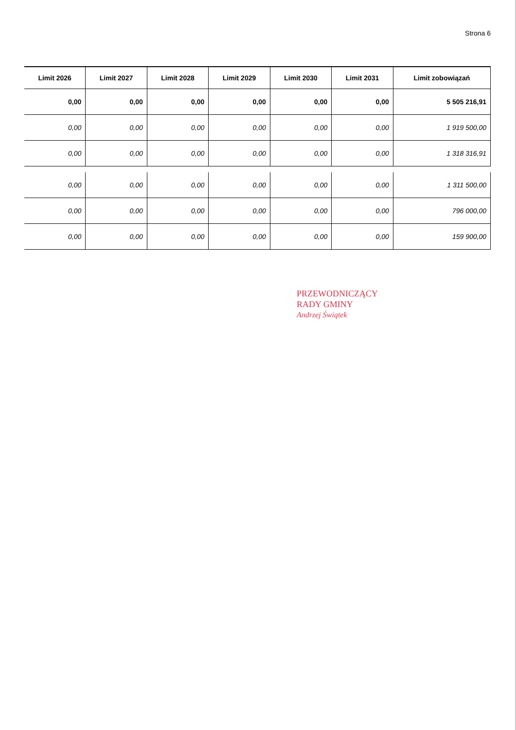Strona 6
| Limit 2026 | Limit 2027 | Limit 2028 | Limit 2029 | Limit 2030 | Limit 2031 | Limit zobowiązań |
| --- | --- | --- | --- | --- | --- | --- |
| 0,00 | 0,00 | 0,00 | 0,00 | 0,00 | 0,00 | 5 505 216,91 |
| 0,00 | 0,00 | 0,00 | 0,00 | 0,00 | 0,00 | 1 919 500,00 |
| 0,00 | 0,00 | 0,00 | 0,00 | 0,00 | 0,00 | 1 318 316,91 |
| 0,00 | 0,00 | 0,00 | 0,00 | 0,00 | 0,00 | 1 311 500,00 |
| 0,00 | 0,00 | 0,00 | 0,00 | 0,00 | 0,00 | 796 000,00 |
| 0,00 | 0,00 | 0,00 | 0,00 | 0,00 | 0,00 | 159 900,00 |
PRZEWODNICZĄCY
RADY GMINY
Andrzej Świątek